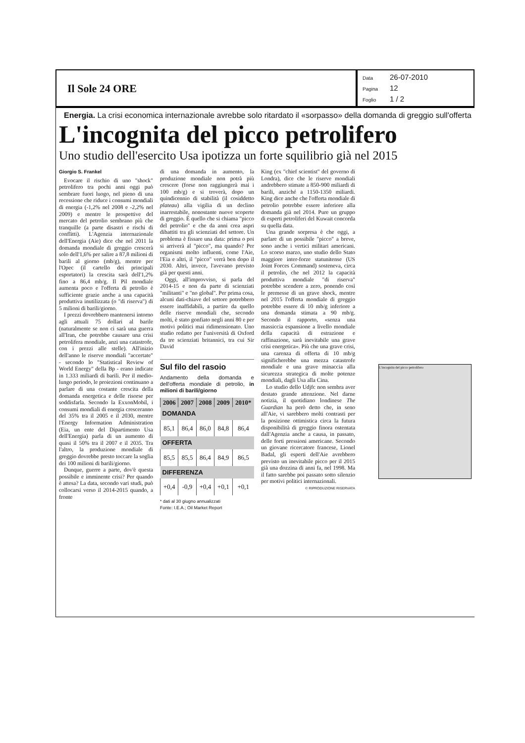Il Sole 24 ORE
Data 26-07-2010
Pagina 12
Foglio 1 / 2
Energia. La crisi economica internazionale avrebbe solo ritardato il «sorpasso» della domanda di greggio sull'offerta
L'incognita del picco petrolifero
Uno studio dell'esercito Usa ipotizza un forte squilibrio già nel 2015
Giorgio S. Frankel
Evocare il rischio di uno "shock" petrolifero tra pochi anni oggi può sembrare fuori luogo, nel pieno di una recessione che riduce i consumi mondiali di energia (-1,2% nel 2008 e -2,2% nel 2009) e mentre le prospettive del mercato del petrolio sembrano più che tranquille (a parte disastri e rischi di conflitti). L'Agenzia internazionale dell'Energia (Aie) dice che nel 2011 la domanda mondiale di greggio crescerà solo dell'1,6% per salire a 87,8 milioni di barili al giorno (mb/g), mentre per l'Opec (il cartello dei principali esportatori) la crescita sarà dell'1,2% fino a 86,4 mb/g. Il Pil mondiale aumenta poco e l'offerta di petrolio è sufficiente grazie anche a una capacità produttiva inutilizzata (o "di riserva") di 5 milioni di barili/giorno.
I prezzi dovrebbero mantenersi intorno agli attuali 75 dollari al barile (naturalmente se non ci sarà una guerra all'Iran, che potrebbe causare una crisi petrolifera mondiale, anzi una catastrofe, con i prezzi alle stelle). All'inizio dell'anno le riserve mondiali "accertate" - secondo lo "Statistical Review of World Energy" della Bp - erano indicate in 1.333 miliardi di barili. Per il medio-lungo periodo, le proiezioni continuano a parlare di una costante crescita della domanda energetica e delle risorse per soddisfarla. Secondo la ExxonMobil, i consumi mondiali di energia cresceranno del 35% tra il 2005 e il 2030, mentre l'Energy Information Administration (Eia, un ente del Dipartimento Usa dell'Energia) parla di un aumento di quasi il 50% tra il 2007 e il 2035. Tra l'altro, la produzione mondiale di greggio dovrebbe presto toccare la soglia dei 100 milioni di barili/giorno.
Dunque, guerre a parte, dov'è questa possibile e imminente crisi? Per quando è attesa? La data, secondo vari studi, può collocarsi verso il 2014-2015 quando, a fronte
di una domanda in aumento, la produzione mondiale non potrà più crescere (forse non raggiungerà mai i 100 mb/g) e si troverà, dopo un quindicennio di stabilità (il cosiddetto plateau) alla vigilia di un declino inarrestabile, nonostante nuove scoperte di greggio. È quello che si chiama "picco del petrolio" e che da anni crea aspri dibattiti tra gli scienziati del settore. Un problema è fissare una data: prima o poi si arriverà al "picco", ma quando? Per organismi molto influenti, come l'Aie, l'Eia e altri, il "picco" verrà ben dopo il 2030. Altri, invece, l'avevano previsto già per questi anni.
Oggi, all'improvviso, si parla del 2014-15 e non da parte di scienziati "militanti" e "no global". Per prima cosa, alcuni dati-chiave del settore potrebbero essere inaffidabili, a partire da quello delle riserve mondiali che, secondo molti, è stato gonfiato negli anni 80 e per motivi politici mai ridimensionato. Uno studio redatto per l'università di Oxford da tre scienziati britannici, tra cui Sir David
Sul filo del rasoio
Andamento della domanda e dell'offerta mondiale di petrolio, in milioni di barili/giorno
| 2006 | 2007 | 2008 | 2009 | 2010* |
| --- | --- | --- | --- | --- |
| DOMANDA | | | | |
| 85,1 | 86,4 | 86,0 | 84,8 | 86,4 |
| OFFERTA | | | | |
| 85,5 | 85,5 | 86,4 | 84,9 | 86,5 |
| DIFFERENZA | | | | |
| +0,4 | -0,9 | +0,4 | +0,1 | +0,1 |
* dati al 30 giugno annualizzati
Fonte: I.E.A.; Oil Market Report
King (ex "chief scientist" del governo di Londra), dice che le riserve mondiali andrebbero stimate a 850-900 miliardi di barili, anziché a 1150-1350 miliardi. King dice anche che l'offerta mondiale di petrolio potrebbe essere inferiore alla domanda già nel 2014. Pure un gruppo di esperti petroliferi del Kuwait concorda su quella data.
Una grande sorpresa è che oggi, a parlare di un possibile "picco" a breve, sono anche i vertici militari americani. Lo scorso marzo, uno studio dello Stato maggiore inter-forze statunitense (US Joint Forces Command) sosteneva, circa il petrolio, che nel 2012 la capacità produttiva mondiale "di riserva" potrebbe scendere a zero, ponendo così le premesse di un grave shock, mentre nel 2015 l'offerta mondiale di greggio potrebbe essere di 10 mb/g inferiore a una domanda stimata a 90 mb/g. Secondo il rapporto, «senza una massiccia espansione a livello mondiale della capacità di estrazione e raffinazione, sarà inevitabile una grave crisi energetica». Più che una grave crisi, una carenza di offerta di 10 mb/g significherebbe una mezza catastrofe mondiale e una grave minaccia alla sicurezza strategica di molte potenze mondiali, dagli Usa alla Cina.
Lo studio dello Udjfc non sembra aver destato grande attenzione. Nel darne notizia, il quotidiano londinese The Guardian ha però detto che, in seno all'Aie, vi sarebbero molti contrasti per la posizione ottimistica circa la futura disponibilità di greggio finora ostentata dall'Agenzia anche a causa, in passato, delle forti pressioni americane. Secondo un giovane ricercatore francese, Lionel Badal, gli esperti dell'Aie avrebbero previsto un inevitabile picco per il 2015 già una dozzina di anni fa, nel 1998. Ma il fatto sarebbe poi passato sotto silenzio per motivi politici internazionali.
© RIPRODUZIONE RISERVATA
L'incognita del picco petrolifero